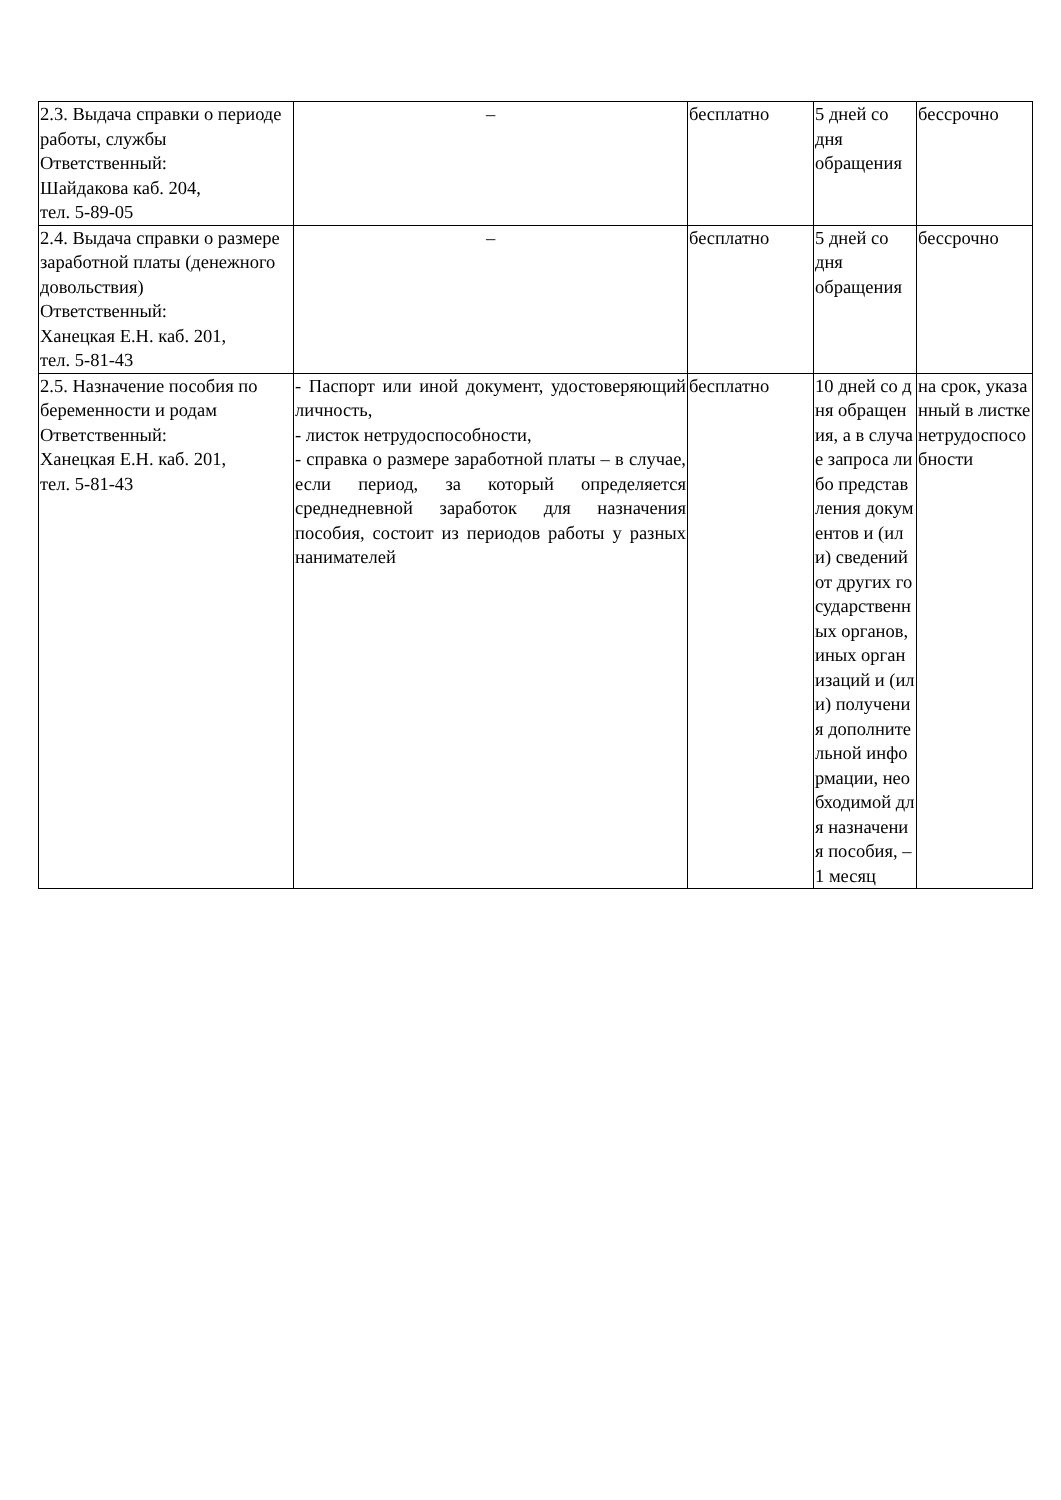| 2.3. Выдача справки о периоде работы, службы Ответственный: Шайдакова каб. 204, тел. 5-89-05 | – | бесплатно | 5 дней со дня обращения | бессрочно |
| 2.4. Выдача справки о размере заработной платы (денежного довольствия) Ответственный: Ханецкая Е.Н. каб. 201, тел. 5-81-43 | – | бесплатно | 5 дней со дня обращения | бессрочно |
| 2.5. Назначение пособия по беременности и родам Ответственный: Ханецкая Е.Н. каб. 201, тел. 5-81-43 | - Паспорт или иной документ, удостоверяющий личность, - листок нетрудоспособности, - справка о размере заработной платы – в случае, если период, за который определяется среднедневной заработок для назначения пособия, состоит из периодов работы у разных нанимателей | бесплатно | 10 дней со дня обращения, а в случае запроса либо представления документов и (или) сведений от других государственных органов, иных организаций и (или) получения дополнительной информации, необходимой для назначения пособия, – 1 месяц | на срок, указанный в листке нетрудоспособности |